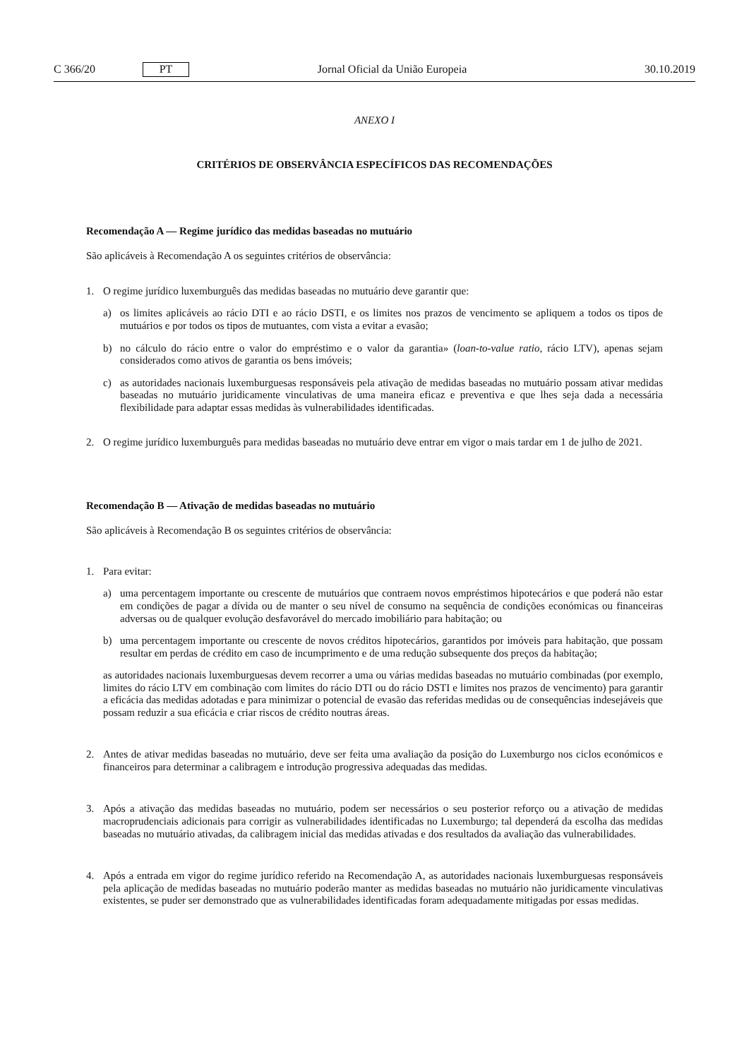C 366/20 PT Jornal Oficial da União Europeia 30.10.2019
ANEXO I
CRITÉRIOS DE OBSERVÂNCIA ESPECÍFICOS DAS RECOMENDAÇÕES
Recomendação A — Regime jurídico das medidas baseadas no mutuário
São aplicáveis à Recomendação A os seguintes critérios de observância:
1. O regime jurídico luxemburguês das medidas baseadas no mutuário deve garantir que:
a) os limites aplicáveis ao rácio DTI e ao rácio DSTI, e os limites nos prazos de vencimento se apliquem a todos os tipos de mutuários e por todos os tipos de mutuantes, com vista a evitar a evasão;
b) no cálculo do rácio entre o valor do empréstimo e o valor da garantia» (loan-to-value ratio, rácio LTV), apenas sejam considerados como ativos de garantia os bens imóveis;
c) as autoridades nacionais luxemburguesas responsáveis pela ativação de medidas baseadas no mutuário possam ativar medidas baseadas no mutuário juridicamente vinculativas de uma maneira eficaz e preventiva e que lhes seja dada a necessária flexibilidade para adaptar essas medidas às vulnerabilidades identificadas.
2. O regime jurídico luxemburguês para medidas baseadas no mutuário deve entrar em vigor o mais tardar em 1 de julho de 2021.
Recomendação B — Ativação de medidas baseadas no mutuário
São aplicáveis à Recomendação B os seguintes critérios de observância:
1. Para evitar:
a) uma percentagem importante ou crescente de mutuários que contraem novos empréstimos hipotecários e que poderá não estar em condições de pagar a dívida ou de manter o seu nível de consumo na sequência de condições económicas ou financeiras adversas ou de qualquer evolução desfavorável do mercado imobiliário para habitação; ou
b) uma percentagem importante ou crescente de novos créditos hipotecários, garantidos por imóveis para habitação, que possam resultar em perdas de crédito em caso de incumprimento e de uma redução subsequente dos preços da habitação;
as autoridades nacionais luxemburguesas devem recorrer a uma ou várias medidas baseadas no mutuário combinadas (por exemplo, limites do rácio LTV em combinação com limites do rácio DTI ou do rácio DSTI e limites nos prazos de vencimento) para garantir a eficácia das medidas adotadas e para minimizar o potencial de evasão das referidas medidas ou de consequências indesejáveis que possam reduzir a sua eficácia e criar riscos de crédito noutras áreas.
2. Antes de ativar medidas baseadas no mutuário, deve ser feita uma avaliação da posição do Luxemburgo nos ciclos económicos e financeiros para determinar a calibragem e introdução progressiva adequadas das medidas.
3. Após a ativação das medidas baseadas no mutuário, podem ser necessários o seu posterior reforço ou a ativação de medidas macroprudenciais adicionais para corrigir as vulnerabilidades identificadas no Luxemburgo; tal dependerá da escolha das medidas baseadas no mutuário ativadas, da calibragem inicial das medidas ativadas e dos resultados da avaliação das vulnerabilidades.
4. Após a entrada em vigor do regime jurídico referido na Recomendação A, as autoridades nacionais luxemburguesas responsáveis pela aplicação de medidas baseadas no mutuário poderão manter as medidas baseadas no mutuário não juridicamente vinculativas existentes, se puder ser demonstrado que as vulnerabilidades identificadas foram adequadamente mitigadas por essas medidas.